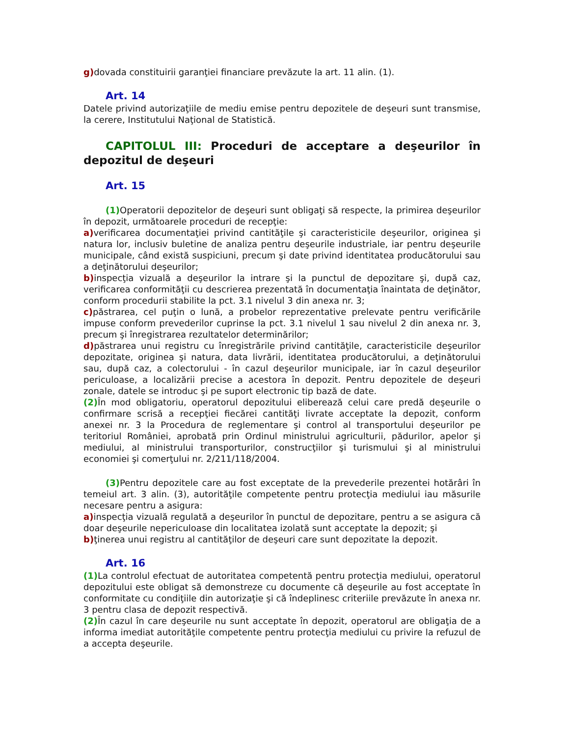g) dovada constituirii garanţiei financiare prevăzute la art. 11 alin. (1).
Art. 14
Datele privind autorizaţiile de mediu emise pentru depozitele de deşeuri sunt transmise, la cerere, Institutului Naţional de Statistică.
CAPITOLUL III: Proceduri de acceptare a deşeurilor în depozitul de deşeuri
Art. 15
(1) Operatorii depozitelor de deşeuri sunt obligaţi să respecte, la primirea deşeurilor în depozit, următoarele proceduri de recepţie:
a) verificarea documentaţiei privind cantităţile şi caracteristicile deşeurilor, originea şi natura lor, inclusiv buletine de analiza pentru deşeurile industriale, iar pentru deşeurile municipale, când există suspiciuni, precum şi date privind identitatea producătorului sau a deţinătorului deşeurilor;
b) inspecţia vizuală a deşeurilor la intrare şi la punctul de depozitare şi, după caz, verificarea conformităţii cu descrierea prezentată în documentaţia înaintata de deţinător, conform procedurii stabilite la pct. 3.1 nivelul 3 din anexa nr. 3;
c) păstrarea, cel puţin o lună, a probelor reprezentative prelevate pentru verificările impuse conform prevederilor cuprinse la pct. 3.1 nivelul 1 sau nivelul 2 din anexa nr. 3, precum şi înregistrarea rezultatelor determinărilor;
d) păstrarea unui registru cu înregistrările privind cantităţile, caracteristicile deşeurilor depozitate, originea şi natura, data livrării, identitatea producătorului, a deţinătorului sau, după caz, a colectorului - în cazul deşeurilor municipale, iar în cazul deşeurilor periculoase, a localizării precise a acestora în depozit. Pentru depozitele de deşeuri zonale, datele se introduc şi pe suport electronic tip bază de date.
(2) În mod obligatoriu, operatorul depozitului eliberează celui care predă deşeurile o confirmare scrisă a recepţiei fiecărei cantităţi livrate acceptate la depozit, conform anexei nr. 3 la Procedura de reglementare şi control al transportului deşeurilor pe teritoriul României, aprobată prin Ordinul ministrului agriculturii, pădurilor, apelor şi mediului, al ministrului transporturilor, construcţiilor şi turismului şi al ministrului economiei şi comerţului nr. 2/211/118/2004.
(3) Pentru depozitele care au fost exceptate de la prevederile prezentei hotărâri în temeiul art. 3 alin. (3), autorităţile competente pentru protecţia mediului iau măsurile necesare pentru a asigura:
a) inspecţia vizuală regulată a deşeurilor în punctul de depozitare, pentru a se asigura că doar deşeurile nepericuloase din localitatea izolată sunt acceptate la depozit; şi
b) ţinerea unui registru al cantităţilor de deşeuri care sunt depozitate la depozit.
Art. 16
(1) La controlul efectuat de autoritatea competentă pentru protecţia mediului, operatorul depozitului este obligat să demonstreze cu documente că deşeurile au fost acceptate în conformitate cu condiţiile din autorizaţie şi că îndeplinesc criteriile prevăzute în anexa nr. 3 pentru clasa de depozit respectivă.
(2) În cazul în care deşeurile nu sunt acceptate în depozit, operatorul are obligaţia de a informa imediat autorităţile competente pentru protecţia mediului cu privire la refuzul de a accepta deşeurile.